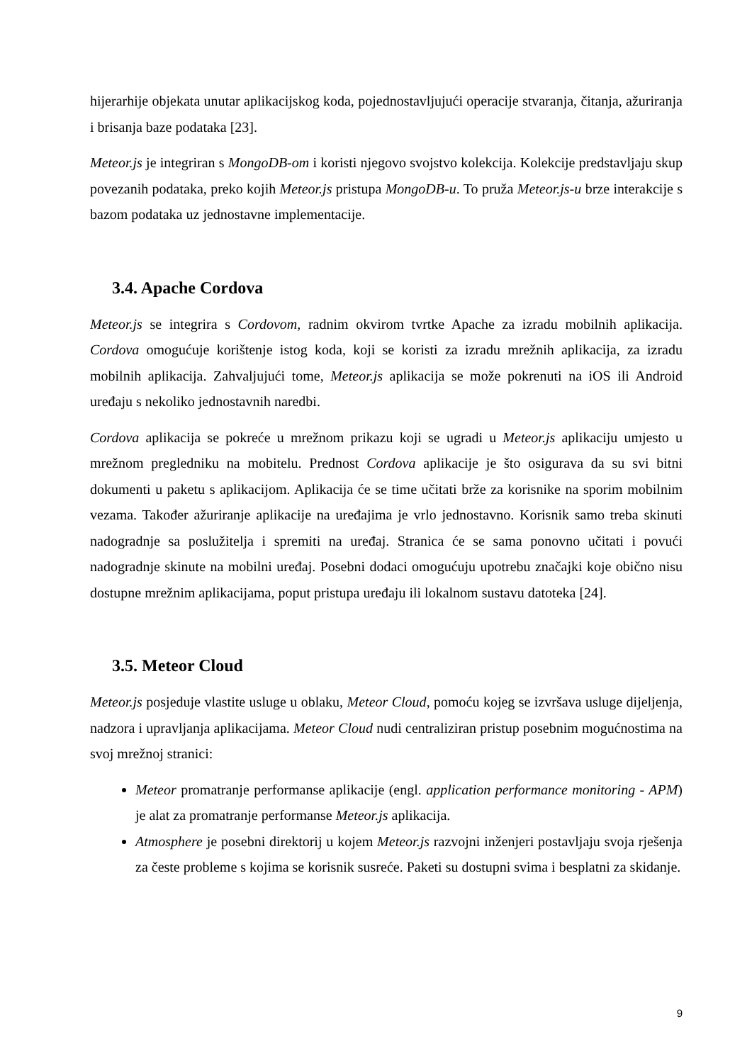hijerarhije objekata unutar aplikacijskog koda, pojednostavljujući operacije stvaranja, čitanja, ažuriranja i brisanja baze podataka [23].
Meteor.js je integriran s MongoDB-om i koristi njegovo svojstvo kolekcija. Kolekcije predstavljaju skup povezanih podataka, preko kojih Meteor.js pristupa MongoDB-u. To pruža Meteor.js-u brze interakcije s bazom podataka uz jednostavne implementacije.
3.4. Apache Cordova
Meteor.js se integrira s Cordovom, radnim okvirom tvrtke Apache za izradu mobilnih aplikacija. Cordova omogućuje korištenje istog koda, koji se koristi za izradu mrežnih aplikacija, za izradu mobilnih aplikacija. Zahvaljujući tome, Meteor.js aplikacija se može pokrenuti na iOS ili Android uređaju s nekoliko jednostavnih naredbi.
Cordova aplikacija se pokreće u mrežnom prikazu koji se ugradi u Meteor.js aplikaciju umjesto u mrežnom pregledniku na mobitelu. Prednost Cordova aplikacije je što osigurava da su svi bitni dokumenti u paketu s aplikacijom. Aplikacija će se time učitati brže za korisnike na sporim mobilnim vezama. Također ažuriranje aplikacije na uređajima je vrlo jednostavno. Korisnik samo treba skinuti nadogradnje sa poslužitelja i spremiti na uređaj. Stranica će se sama ponovno učitati i povući nadogradnje skinute na mobilni uređaj. Posebni dodaci omogućuju upotrebu značajki koje obično nisu dostupne mrežnim aplikacijama, poput pristupa uređaju ili lokalnom sustavu datoteka [24].
3.5. Meteor Cloud
Meteor.js posjeduje vlastite usluge u oblaku, Meteor Cloud, pomoću kojeg se izvršava usluge dijeljenja, nadzora i upravljanja aplikacijama. Meteor Cloud nudi centraliziran pristup posebnim mogućnostima na svoj mrežnoj stranici:
Meteor promatranje performanse aplikacije (engl. application performance monitoring - APM) je alat za promatranje performanse Meteor.js aplikacija.
Atmosphere je posebni direktorij u kojem Meteor.js razvojni inženjeri postavljaju svoja rješenja za česte probleme s kojima se korisnik susreće. Paketi su dostupni svima i besplatni za skidanje.
9